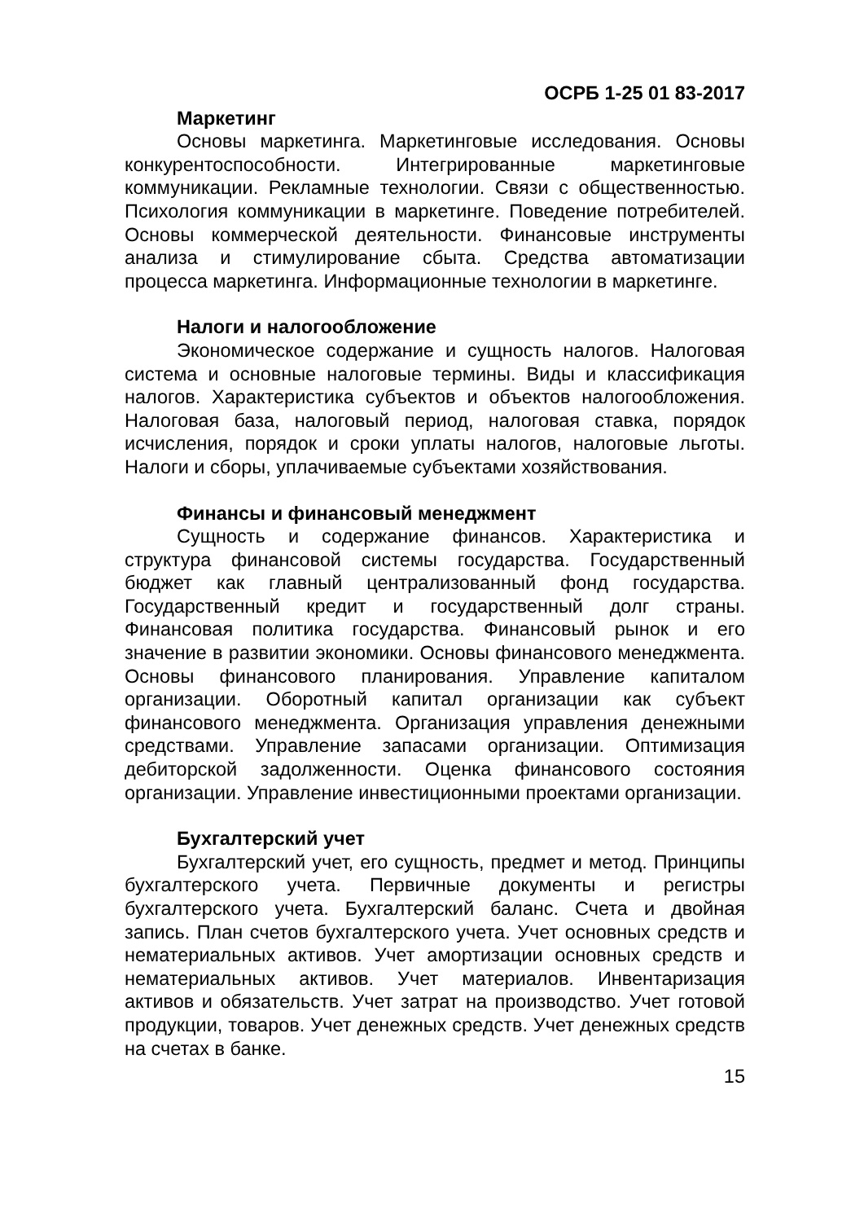ОСРБ 1-25 01 83-2017
Маркетинг
Основы маркетинга. Маркетинговые исследования. Основы конкурентоспособности. Интегрированные маркетинговые коммуникации. Рекламные технологии. Связи с общественностью. Психология коммуникации в маркетинге. Поведение потребителей. Основы коммерческой деятельности. Финансовые инструменты анализа и стимулирование сбыта. Средства автоматизации процесса маркетинга. Информационные технологии в маркетинге.
Налоги и налогообложение
Экономическое содержание и сущность налогов. Налоговая система и основные налоговые термины. Виды и классификация налогов. Характеристика субъектов и объектов налогообложения. Налоговая база, налоговый период, налоговая ставка, порядок исчисления, порядок и сроки уплаты налогов, налоговые льготы. Налоги и сборы, уплачиваемые субъектами хозяйствования.
Финансы и финансовый менеджмент
Сущность и содержание финансов. Характеристика и структура финансовой системы государства. Государственный бюджет как главный централизованный фонд государства. Государственный кредит и государственный долг страны. Финансовая политика государства. Финансовый рынок и его значение в развитии экономики. Основы финансового менеджмента. Основы финансового планирования. Управление капиталом организации. Оборотный капитал организации как субъект финансового менеджмента. Организация управления денежными средствами. Управление запасами организации. Оптимизация дебиторской задолженности. Оценка финансового состояния организации. Управление инвестиционными проектами организации.
Бухгалтерский учет
Бухгалтерский учет, его сущность, предмет и метод. Принципы бухгалтерского учета. Первичные документы и регистры бухгалтерского учета. Бухгалтерский баланс. Счета и двойная запись. План счетов бухгалтерского учета. Учет основных средств и нематериальных активов. Учет амортизации основных средств и нематериальных активов. Учет материалов. Инвентаризация активов и обязательств. Учет затрат на производство. Учет готовой продукции, товаров. Учет денежных средств. Учет денежных средств на счетах в банке.
15